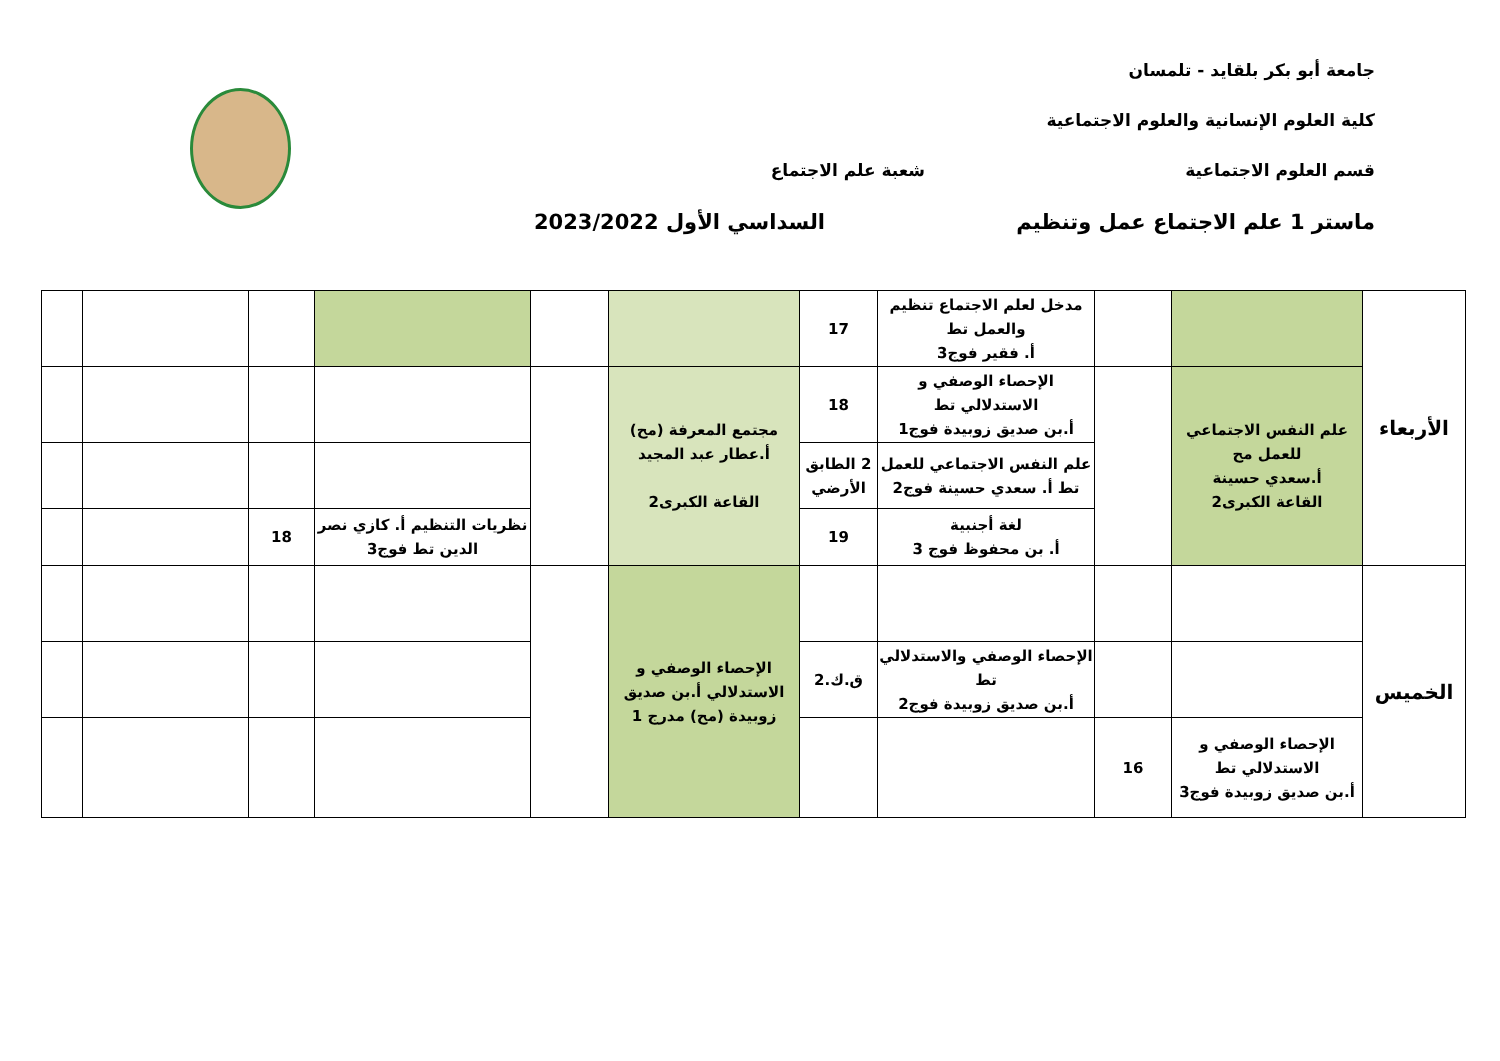جامعة أبو بكر بلقايد - تلمسان
كلية العلوم الإنسانية والعلوم الاجتماعية
قسم العلوم الاجتماعية شعبة علم الاجتماع
ماستر 1 علم الاجتماع عمل وتنظيم السداسي الأول 2023/2022
| الأربعاء | | | مدخل لعلم الاجتماع تنظيم والعمل تط أ. فقير فوج3 | 17 | | | | | | |
| | علم النفس الاجتماعي للعمل مح أ.سعدي حسينة القاعة الكبرى2 | | الإحصاء الوصفي و الاستدلالي تط أ.بن صديق زوبيدة فوج1 | 18 | مجتمع المعرفة (مح) أ.عطار عبد المجيد القاعة الكبرى2 | | | | | |
| | | | علم النفس الاجتماعي للعمل تط أ. سعدي حسينة فوج2 | 2 الطابق الأرضي | | | | | | |
| | | | لغة أجنبية أ. بن محفوظ فوج 3 | 19 | | | نظريات التنظيم أ. كازي نصر الدين تط فوج3 | 18 | | |
| الخميس | | | | | الإحصاء الوصفي و الاستدلالي أ.بن صديق زوبيدة (مح) مدرج 1 | | | | | |
| | | | الإحصاء الوصفي والاستدلالي تط أ.بن صديق زوبيدة فوج2 | ق.ك.2 | | | | | | |
| | الإحصاء الوصفي و الاستدلالي تط أ.بن صديق زوبيدة فوج3 | 16 | | | | | | | | |